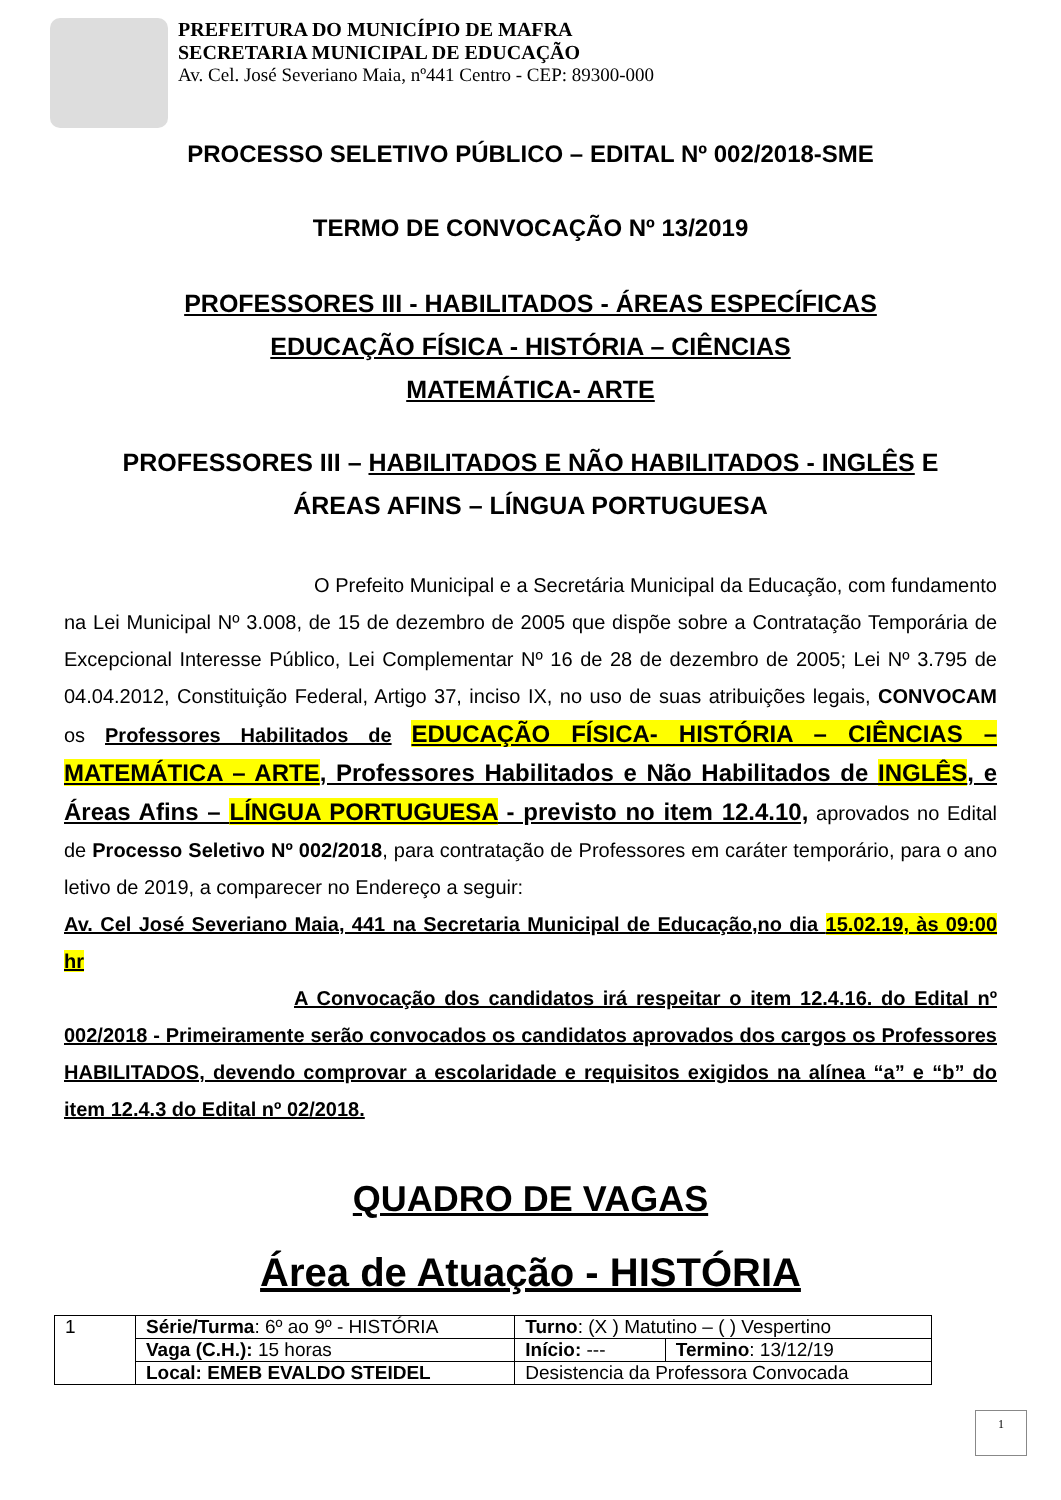PREFEITURA DO MUNICÍPIO DE MAFRA
SECRETARIA MUNICIPAL DE EDUCAÇÃO
Av. Cel. José Severiano Maia, nº441 Centro - CEP: 89300-000
PROCESSO SELETIVO PÚBLICO – EDITAL Nº 002/2018-SME
TERMO DE CONVOCAÇÃO Nº 13/2019
PROFESSORES III - HABILITADOS - ÁREAS ESPECÍFICAS
EDUCAÇÃO FÍSICA - HISTÓRIA – CIÊNCIAS
MATEMÁTICA- ARTE
PROFESSORES III – HABILITADOS E NÃO HABILITADOS - INGLÊS E
ÁREAS AFINS – LÍNGUA PORTUGUESA
O Prefeito Municipal e a Secretária Municipal da Educação, com fundamento na Lei Municipal Nº 3.008, de 15 de dezembro de 2005 que dispõe sobre a Contratação Temporária de Excepcional Interesse Público, Lei Complementar Nº 16 de 28 de dezembro de 2005; Lei Nº 3.795 de 04.04.2012, Constituição Federal, Artigo 37, inciso IX, no uso de suas atribuições legais, CONVOCAM os Professores Habilitados de EDUCAÇÃO FÍSICA- HISTÓRIA – CIÊNCIAS – MATEMÁTICA – ARTE, Professores Habilitados e Não Habilitados de INGLÊS, e Áreas Afins – LÍNGUA PORTUGUESA - previsto no item 12.4.10, aprovados no Edital de Processo Seletivo Nº 002/2018, para contratação de Professores em caráter temporário, para o ano letivo de 2019, a comparecer no Endereço a seguir:
Av. Cel José Severiano Maia, 441 na Secretaria Municipal de Educação,no dia 15.02.19, às 09:00 hr
A Convocação dos candidatos irá respeitar o item 12.4.16. do Edital nº 002/2018 - Primeiramente serão convocados os candidatos aprovados dos cargos os Professores HABILITADOS, devendo comprovar a escolaridade e requisitos exigidos na alínea “a” e “b” do item 12.4.3 do Edital nº 02/2018.
QUADRO DE VAGAS
Área de Atuação - HISTÓRIA
| 1 | Série/Turma : 6º ao 9º - HISTÓRIA | Turno : (X ) Matutino – ( ) Vespertino | |
| | Vaga (C.H.): 15 horas | Início: --- | Termino : 13/12/19 |
| | Local: EMEB EVALDO STEIDEL | Desistencia da Professora Convocada | |
1